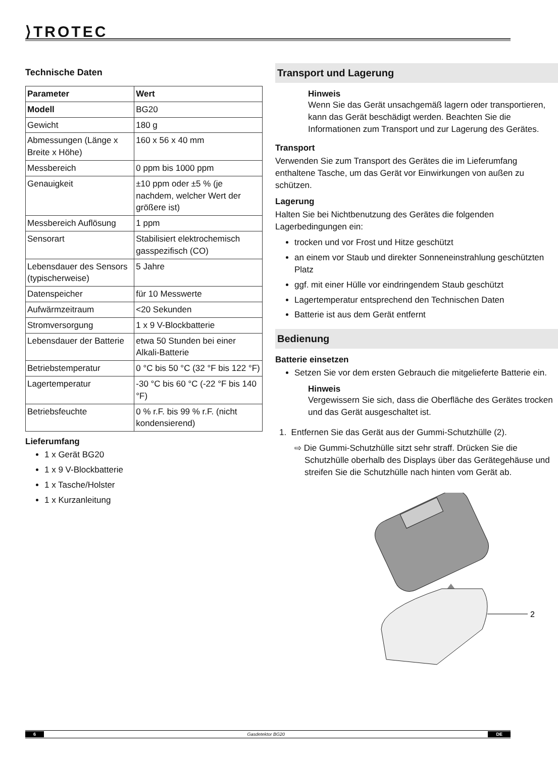⟩TROTEC
Technische Daten
| Parameter | Wert |
| --- | --- |
| Modell | BG20 |
| Gewicht | 180 g |
| Abmessungen (Länge x Breite x Höhe) | 160 x 56 x 40 mm |
| Messbereich | 0 ppm bis 1000 ppm |
| Genauigkeit | ±10 ppm oder ±5 % (je nachdem, welcher Wert der größere ist) |
| Messbereich Auflösung | 1 ppm |
| Sensorart | Stabilisiert elektrochemisch gasspezifisch (CO) |
| Lebensdauer des Sensors (typischerweise) | 5 Jahre |
| Datenspeicher | für 10 Messwerte |
| Aufwärmzeitraum | <20 Sekunden |
| Stromversorgung | 1 x 9 V-Blockbatterie |
| Lebensdauer der Batterie | etwa 50 Stunden bei einer Alkali-Batterie |
| Betriebstemperatur | 0 °C bis 50 °C (32 °F bis 122 °F) |
| Lagertemperatur | -30 °C bis 60 °C (-22 °F bis 140 °F) |
| Betriebsfeuchte | 0 % r.F. bis 99 % r.F. (nicht kondensierend) |
Lieferumfang
1 x Gerät BG20
1 x 9 V-Blockbatterie
1 x Tasche/Holster
1 x Kurzanleitung
Transport und Lagerung
Hinweis
Wenn Sie das Gerät unsachgemäß lagern oder transportieren, kann das Gerät beschädigt werden. Beachten Sie die Informationen zum Transport und zur Lagerung des Gerätes.
Transport
Verwenden Sie zum Transport des Gerätes die im Lieferumfang enthaltene Tasche, um das Gerät vor Einwirkungen von außen zu schützen.
Lagerung
Halten Sie bei Nichtbenutzung des Gerätes die folgenden Lagerbedingungen ein:
trocken und vor Frost und Hitze geschützt
an einem vor Staub und direkter Sonneneinstrahlung geschützten Platz
ggf. mit einer Hülle vor eindringendem Staub geschützt
Lagertemperatur entsprechend den Technischen Daten
Batterie ist aus dem Gerät entfernt
Bedienung
Batterie einsetzen
Setzen Sie vor dem ersten Gebrauch die mitgelieferte Batterie ein.
Hinweis
Vergewissern Sie sich, dass die Oberfläche des Gerätes trocken und das Gerät ausgeschaltet ist.
1. Entfernen Sie das Gerät aus der Gummi-Schutzhülle (2).
⇨ Die Gummi-Schutzhülle sitzt sehr straff. Drücken Sie die Schutzhülle oberhalb des Displays über das Gerätegehäuse und streifen Sie die Schutzhülle nach hinten vom Gerät ab.
2
6 Gasdetektor BG20 DE